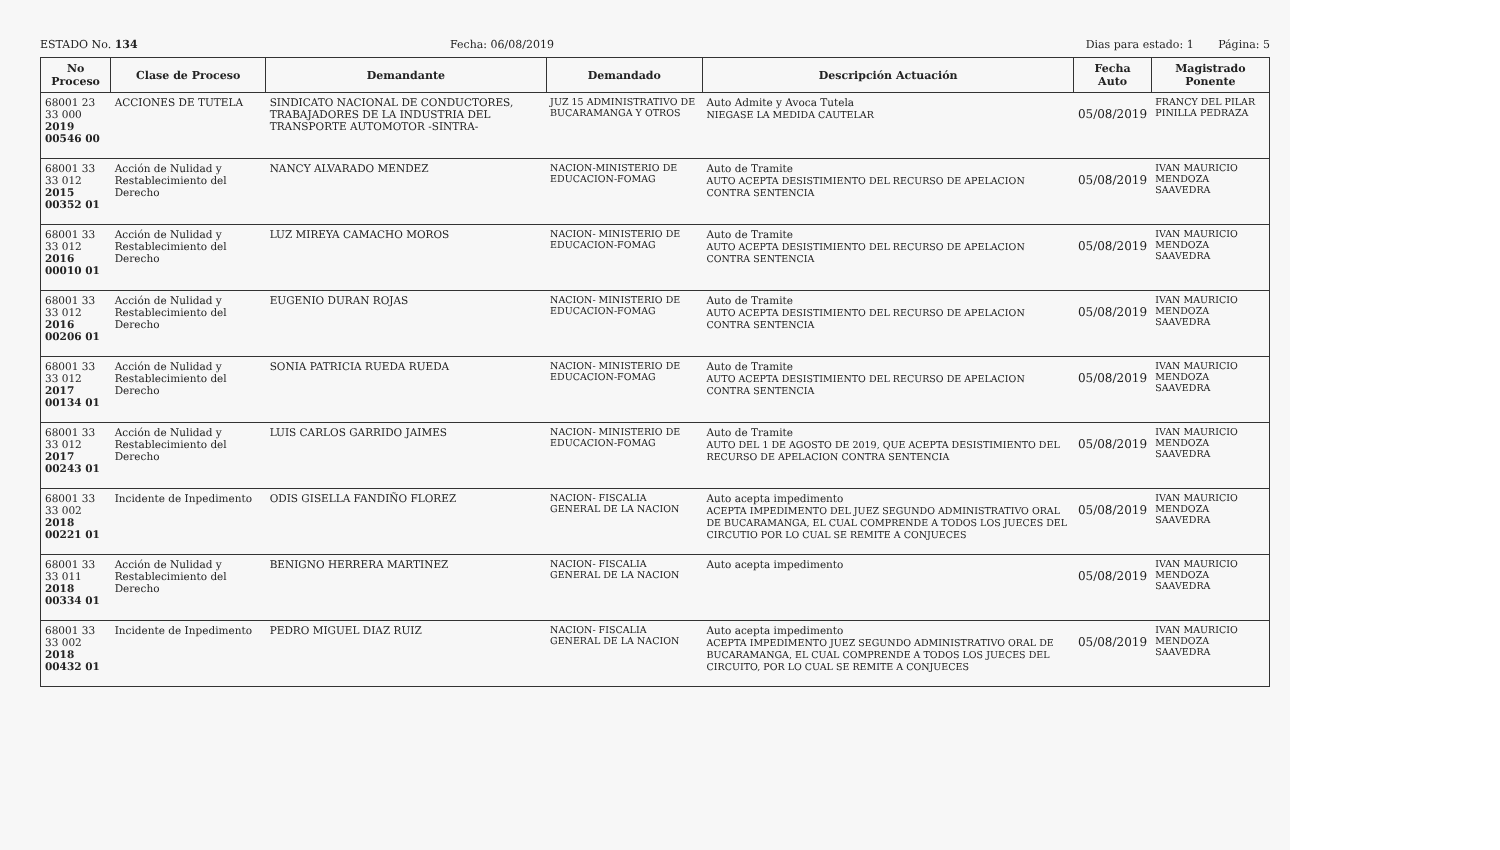ESTADO No. 134 Fecha: 06/08/2019 Dias para estado: 1 Página: 5
| No Proceso | Clase de Proceso | Demandante | Demandado | Descripción Actuación | Fecha Auto | Magistrado Ponente |
| --- | --- | --- | --- | --- | --- | --- |
| 68001 23 33 000 2019 00546 00 | ACCIONES DE TUTELA | SINDICATO NACIONAL DE CONDUCTORES, TRABAJADORES DE LA INDUSTRIA DEL TRANSPORTE AUTOMOTOR -SINTRA- | JUZ 15 ADMINISTRATIVO DE BUCARAMANGA Y OTROS | Auto Admite y Avoca Tutela NIEGASE LA MEDIDA CAUTELAR | 05/08/2019 | FRANCY DEL PILAR PINILLA PEDRAZA |
| 68001 33 33 012 2015 00352 01 | Acción de Nulidad y Restablecimiento del Derecho | NANCY ALVARADO MENDEZ | NACION-MINISTERIO DE EDUCACION-FOMAG | Auto de Tramite AUTO ACEPTA DESISTIMIENTO DEL RECURSO DE APELACION CONTRA SENTENCIA | 05/08/2019 | IVAN MAURICIO MENDOZA SAAVEDRA |
| 68001 33 33 012 2016 00010 01 | Acción de Nulidad y Restablecimiento del Derecho | LUZ MIREYA CAMACHO MOROS | NACION- MINISTERIO DE EDUCACION-FOMAG | Auto de Tramite AUTO ACEPTA DESISTIMIENTO DEL RECURSO DE APELACION CONTRA SENTENCIA | 05/08/2019 | IVAN MAURICIO MENDOZA SAAVEDRA |
| 68001 33 33 012 2016 00206 01 | Acción de Nulidad y Restablecimiento del Derecho | EUGENIO DURAN ROJAS | NACION- MINISTERIO DE EDUCACION-FOMAG | Auto de Tramite AUTO ACEPTA DESISTIMIENTO DEL RECURSO DE APELACION CONTRA SENTENCIA | 05/08/2019 | IVAN MAURICIO MENDOZA SAAVEDRA |
| 68001 33 33 012 2017 00134 01 | Acción de Nulidad y Restablecimiento del Derecho | SONIA PATRICIA RUEDA RUEDA | NACION- MINISTERIO DE EDUCACION-FOMAG | Auto de Tramite AUTO ACEPTA DESISTIMIENTO DEL RECURSO DE APELACION CONTRA SENTENCIA | 05/08/2019 | IVAN MAURICIO MENDOZA SAAVEDRA |
| 68001 33 33 012 2017 00243 01 | Acción de Nulidad y Restablecimiento del Derecho | LUIS CARLOS GARRIDO JAIMES | NACION- MINISTERIO DE EDUCACION-FOMAG | Auto de Tramite AUTO DEL 1 DE AGOSTO DE 2019, QUE ACEPTA DESISTIMIENTO DEL RECURSO DE APELACION CONTRA SENTENCIA | 05/08/2019 | IVAN MAURICIO MENDOZA SAAVEDRA |
| 68001 33 33 002 2018 00221 01 | Incidente de Inpedimento | ODIS GISELLA FANDIÑO FLOREZ | NACION- FISCALIA GENERAL DE LA NACION | Auto acepta impedimento ACEPTA IMPEDIMENTO DEL JUEZ SEGUNDO ADMINISTRATIVO ORAL DE BUCARAMANGA, EL CUAL COMPRENDE A TODOS LOS JUECES DEL CIRCUTIO POR LO CUAL SE REMITE A CONJUECES | 05/08/2019 | IVAN MAURICIO MENDOZA SAAVEDRA |
| 68001 33 33 011 2018 00334 01 | Acción de Nulidad y Restablecimiento del Derecho | BENIGNO HERRERA MARTINEZ | NACION- FISCALIA GENERAL DE LA NACION | Auto acepta impedimento | 05/08/2019 | IVAN MAURICIO MENDOZA SAAVEDRA |
| 68001 33 33 002 2018 00432 01 | Incidente de Inpedimento | PEDRO MIGUEL DIAZ RUIZ | NACION- FISCALIA GENERAL DE LA NACION | Auto acepta impedimento ACEPTA IMPEDIMENTO JUEZ SEGUNDO ADMINISTRATIVO ORAL DE BUCARAMANGA, EL CUAL COMPRENDE A TODOS LOS JUECES DEL CIRCUITO, POR LO CUAL SE REMITE A CONJUECES | 05/08/2019 | IVAN MAURICIO MENDOZA SAAVEDRA |